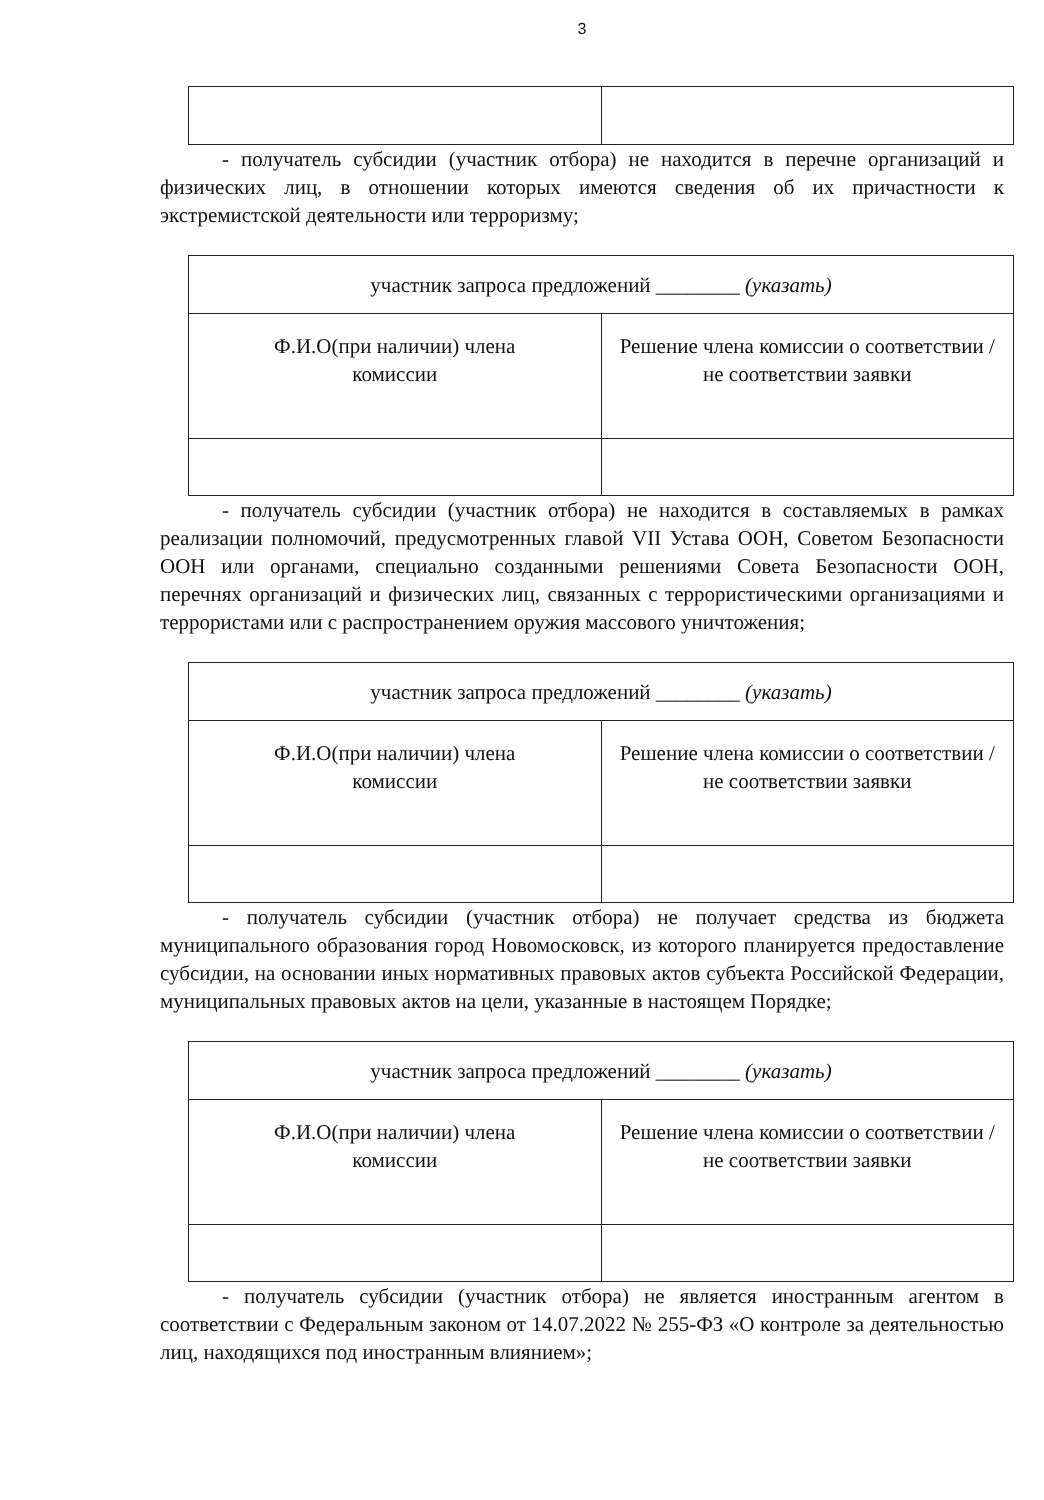3
- получатель субсидии (участник отбора) не находится в перечне организаций и физических лиц, в отношении которых имеются сведения об их причастности к экстремистской деятельности или терроризму;
| участник запроса предложений ________ (указать) | |
| Ф.И.О(при наличии) члена комиссии | Решение члена комиссии о соответствии / не соответствии заявки |
- получатель субсидии (участник отбора) не находится в составляемых в рамках реализации полномочий, предусмотренных главой VII Устава ООН, Советом Безопасности ООН или органами, специально созданными решениями Совета Безопасности ООН, перечнях организаций и физических лиц, связанных с террористическими организациями и террористами или с распространением оружия массового уничтожения;
| участник запроса предложений ________ (указать) | |
| Ф.И.О(при наличии) члена комиссии | Решение члена комиссии о соответствии / не соответствии заявки |
- получатель субсидии (участник отбора) не получает средства из бюджета муниципального образования город Новомосковск, из которого планируется предоставление субсидии, на основании иных нормативных правовых актов субъекта Российской Федерации, муниципальных правовых актов на цели, указанные в настоящем Порядке;
| участник запроса предложений ________ (указать) | |
| Ф.И.О(при наличии) члена комиссии | Решение члена комиссии о соответствии / не соответствии заявки |
- получатель субсидии (участник отбора) не является иностранным агентом в соответствии с Федеральным законом от 14.07.2022 № 255-ФЗ «О контроле за деятельностью лиц, находящихся под иностранным влиянием»;